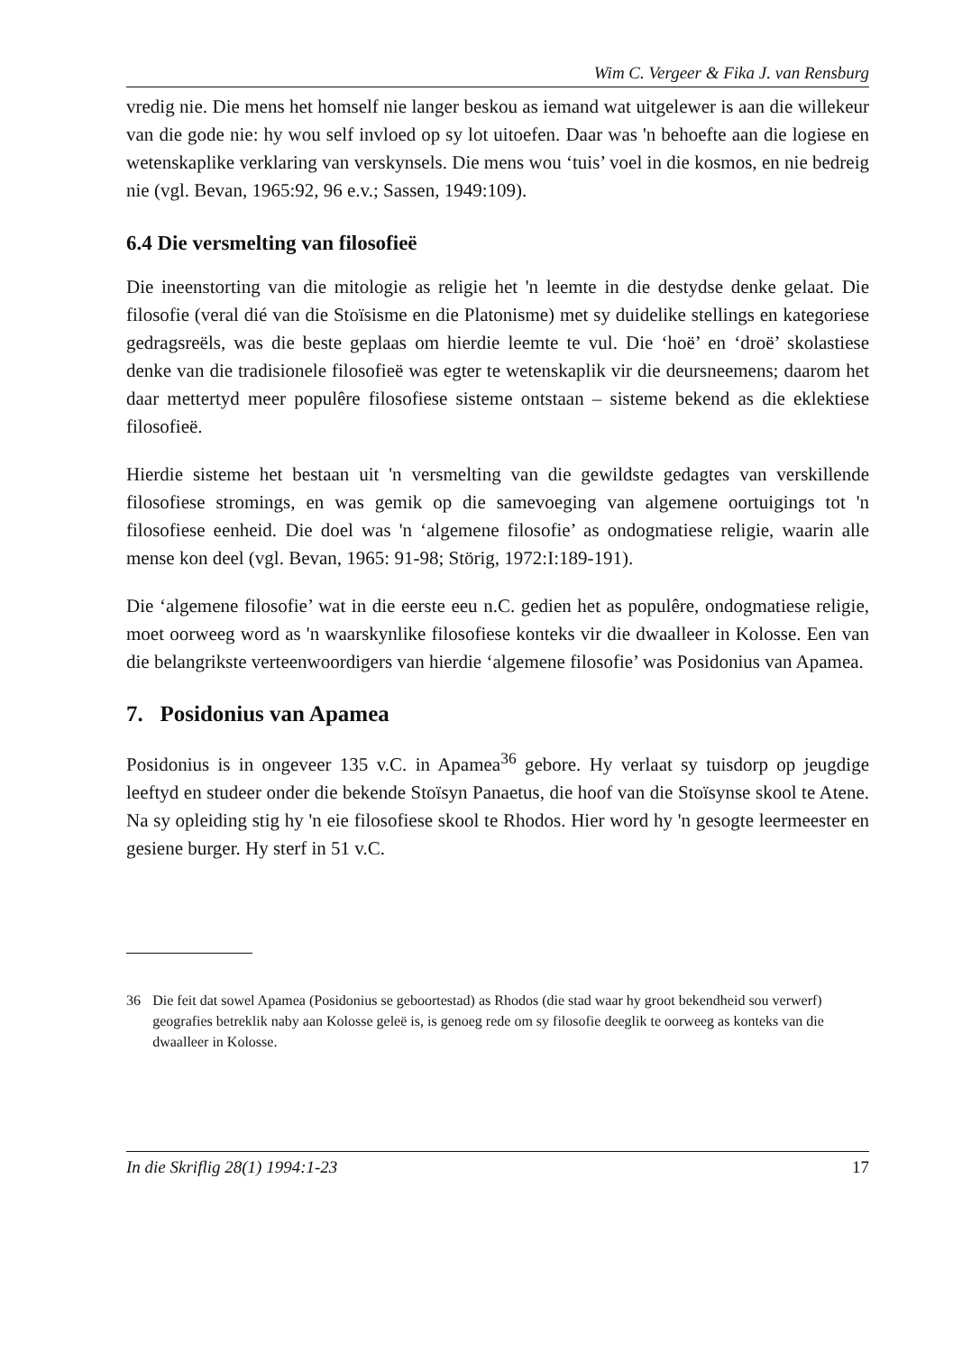Wim C. Vergeer & Fika J. van Rensburg
vredig nie. Die mens het homself nie langer beskou as iemand wat uitgelewer is aan die willekeur van die gode nie: hy wou self invloed op sy lot uitoefen. Daar was 'n behoefte aan die logiese en wetenskaplike verklaring van verskynsels. Die mens wou ‘tuis’ voel in die kosmos, en nie bedreig nie (vgl. Bevan, 1965:92, 96 e.v.; Sassen, 1949:109).
6.4 Die versmelting van filosofieë
Die ineenstorting van die mitologie as religie het 'n leemte in die destydse denke gelaat. Die filosofie (veral dié van die Stoïsisme en die Platonisme) met sy duidelike stellings en kategoriese gedragsreëls, was die beste geplaas om hierdie leemte te vul. Die ‘hoë’ en ‘droë’ skolastiese denke van die tradisionele filosofieë was egter te wetenskaplik vir die deursneemens; daarom het daar mettertyd meer populêre filosofiese sisteme ontstaan – sisteme bekend as die eklektiese filosofieë.
Hierdie sisteme het bestaan uit 'n versmelting van die gewildste gedagtes van verskillende filosofiese stromings, en was gemik op die samevoeging van algemene oortuigings tot 'n filosofiese eenheid. Die doel was 'n ‘algemene filosofie’ as ondogmatiese religie, waarin alle mense kon deel (vgl. Bevan, 1965: 91-98; Störig, 1972:I:189-191).
Die ‘algemene filosofie’ wat in die eerste eeu n.C. gedien het as populêre, ondogmatiese religie, moet oorweeg word as 'n waarskynlike filosofiese konteks vir die dwaalleer in Kolosse. Een van die belangrikste verteenwoordigers van hierdie ‘algemene filosofie’ was Posidonius van Apamea.
7. Posidonius van Apamea
Posidonius is in ongeveer 135 v.C. in Apamea<sup>36</sup> gebore. Hy verlaat sy tuisdorp op jeugdige leeftyd en studeer onder die bekende Stoïsyn Panaetus, die hoof van die Stoïsynse skool te Atene. Na sy opleiding stig hy 'n eie filosofiese skool te Rhodos. Hier word hy 'n gesogte leermeester en gesiene burger. Hy sterf in 51 v.C.
36 Die feit dat sowel Apamea (Posidonius se geboortestad) as Rhodos (die stad waar hy groot bekendheid sou verwerf) geografies betreklik naby aan Kolosse geleë is, is genoeg rede om sy filosofie deeglik te oorweeg as konteks van die dwaalleer in Kolosse.
In die Skriflig 28(1) 1994:1-23 17